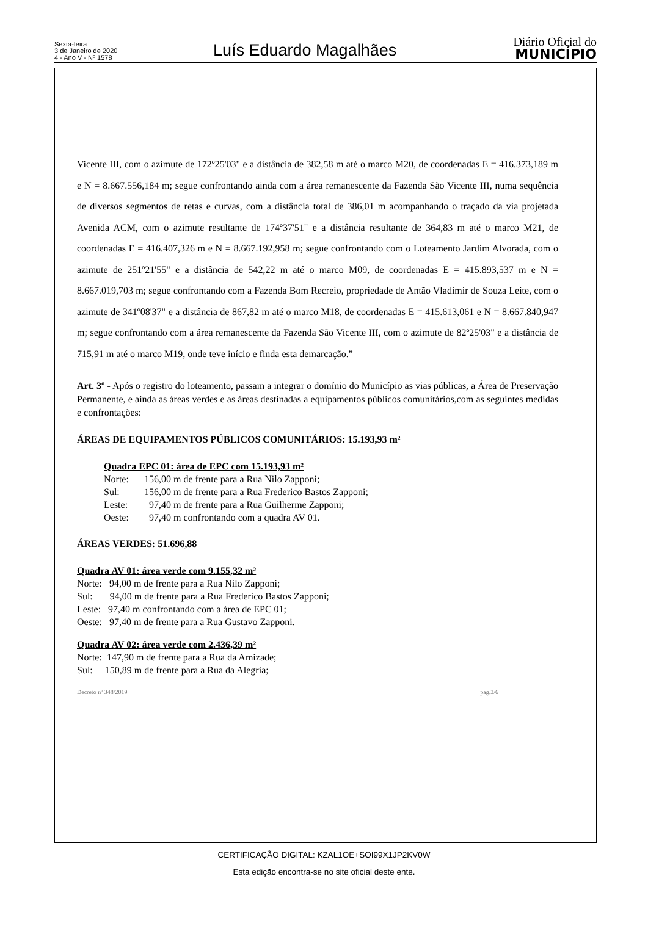Sexta-feira
3 de Janeiro de 2020
4 - Ano V - Nº 1578
Luís Eduardo Magalhães
Diário Oficial do
MUNICÍPIO
Vicente III, com o azimute de 172º25'03" e a distância de 382,58 m até o marco M20, de coordenadas E = 416.373,189 m e N = 8.667.556,184 m; segue confrontando ainda com a área remanescente da Fazenda São Vicente III, numa sequência de diversos segmentos de retas e curvas, com a distância total de 386,01 m acompanhando o traçado da via projetada Avenida ACM, com o azimute resultante de 174º37'51" e a distância resultante de 364,83 m até o marco M21, de coordenadas E = 416.407,326 m e N = 8.667.192,958 m; segue confrontando com o Loteamento Jardim Alvorada, com o azimute de 251º21'55" e a distância de 542,22 m até o marco M09, de coordenadas E = 415.893,537 m e N = 8.667.019,703 m; segue confrontando com a Fazenda Bom Recreio, propriedade de Antão Vladimir de Souza Leite, com o azimute de 341º08'37" e a distância de 867,82 m até o marco M18, de coordenadas E = 415.613,061 e N = 8.667.840,947 m; segue confrontando com a área remanescente da Fazenda São Vicente III, com o azimute de 82º25'03" e a distância de 715,91 m até o marco M19, onde teve início e finda esta demarcação.”
Art. 3º - Após o registro do loteamento, passam a integrar o domínio do Município as vias públicas, a Área de Preservação Permanente, e ainda as áreas verdes e as áreas destinadas a equipamentos públicos comunitários,com as seguintes medidas e confrontações:
ÁREAS DE EQUIPAMENTOS PÚBLICOS COMUNITÁRIOS: 15.193,93 m²
Quadra EPC 01: área de EPC com 15.193,93 m²
Norte: 156,00 m de frente para a Rua Nilo Zapponi;
Sul: 156,00 m de frente para a Rua Frederico Bastos Zapponi;
Leste: 97,40 m de frente para a Rua Guilherme Zapponi;
Oeste: 97,40 m confrontando com a quadra AV 01.
ÁREAS VERDES: 51.696,88
Quadra AV 01: área verde com 9.155,32 m²
Norte: 94,00 m de frente para a Rua Nilo Zapponi;
Sul: 94,00 m de frente para a Rua Frederico Bastos Zapponi;
Leste: 97,40 m confrontando com a área de EPC 01;
Oeste: 97,40 m de frente para a Rua Gustavo Zapponi.
Quadra AV 02: área verde com 2.436,39 m²
Norte: 147,90 m de frente para a Rua da Amizade;
Sul: 150,89 m de frente para a Rua da Alegria;
Decreto nº 348/2019 pag.3/6
CERTIFICAÇÃO DIGITAL: KZAL1OE+SOI99X1JP2KV0W
Esta edição encontra-se no site oficial deste ente.